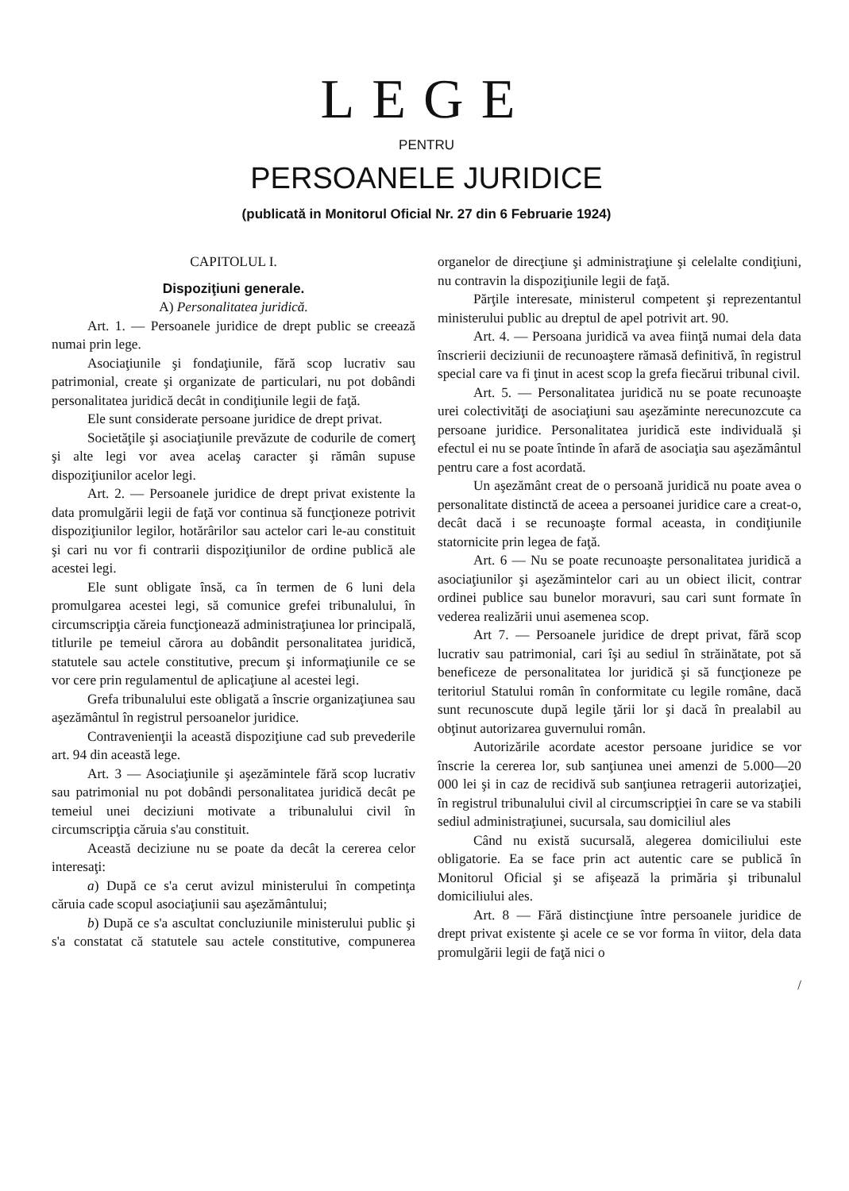LEGE
PENTRU
PERSOANELE JURIDICE
(publicată in Monitorul Oficial Nr. 27 din 6 Februarie 1924)
CAPITOLUL I.
Dispoziţiuni generale.
A) Personalitatea juridică.
Art. 1. — Persoanele juridice de drept public se creează numai prin lege.
Asociaţiunile şi fondaţiunile, fără scop lucrativ sau patrimonial, create şi organizate de particulari, nu pot dobândi personalitatea juridică decât in condiţiunile legii de faţă.
Ele sunt considerate persoane juridice de drept privat.
Societăţile şi asociaţiunile prevăzute de codurile de comerţ şi alte legi vor avea acelaş caracter şi rămân supuse dispoziţiunilor acelor legi.
Art. 2. — Persoanele juridice de drept privat existente la data promulgării legii de faţă vor continua să funcţioneze potrivit dispoziţiunilor legilor, hotărârilor sau actelor cari le-au constituit şi cari nu vor fi contrarii dispoziţiunilor de ordine publică ale acestei legi.
Ele sunt obligate însă, ca în termen de 6 luni dela promulgarea acestei legi, să comunice grefei tribunalului, în circumscripţia căreia funcţionează administraţiunea lor principală, titlurile pe temeiul cărora au dobândit personalitatea juridică, statutele sau actele constitutive, precum şi informaţiunile ce se vor cere prin regulamentul de aplicaţiune al acestei legi.
Grefa tribunalului este obligată a înscrie organizaţiunea sau aşezământul în registrul persoanelor juridice.
Contravenienţii la această dispoziţiune cad sub prevederile art. 94 din această lege.
Art. 3 — Asociaţiunile şi aşezămintele fără scop lucrativ sau patrimonial nu pot dobândi personalitatea juridică decât pe temeiul unei deciziuni motivate a tribunalului civil în circumscripţia căruia s'au constituit.
Această deciziune nu se poate da decât la cererea celor interesaţi:
a) După ce s'a cerut avizul ministerului în competinţa căruia cade scopul asociaţiunii sau aşezământului;
b) După ce s'a ascultat concluziunile ministerului public şi s'a constatat că statutele sau actele constitutive, compunerea organelor de direcţiune şi administraţiune şi celelalte condiţiuni, nu contravin la dispoziţiunile legii de faţă.
Părţile interesate, ministerul competent şi reprezentantul ministerului public au dreptul de apel potrivit art. 90.
Art. 4. — Persoana juridică va avea fiinţă numai dela data înscrierii deciziunii de recunoaştere rămasă definitivă, în registrul special care va fi ţinut in acest scop la grefa fiecărui tribunal civil.
Art. 5. — Personalitatea juridică nu se poate recunoaşte urei colectivităţi de asociaţiuni sau aşezăminte nerecunozcute ca persoane juridice. Personalitatea juridică este individuală şi efectul ei nu se poate întinde în afară de asociaţia sau aşezământul pentru care a fost acordată.
Un aşezământ creat de o persoană juridică nu poate avea o personalitate distinctă de aceea a persoanei juridice care a creat-o, decât dacă i se recunoaşte formal aceasta, in condiţiunile statornicite prin legea de faţă.
Art. 6 — Nu se poate recunoaşte personalitatea juridică a asociaţiunilor şi aşezămintelor cari au un obiect ilicit, contrar ordinei publice sau bunelor moravuri, sau cari sunt formate în vederea realizării unui asemenea scop.
Art 7. — Persoanele juridice de drept privat, fără scop lucrativ sau patrimonial, cari îşi au sediul în străinătate, pot să beneficeze de personalitatea lor juridică şi să funcţioneze pe teritoriul Statului român în conformitate cu legile române, dacă sunt recunoscute după legile ţării lor şi dacă în prealabil au obţinut autorizarea guvernului român.
Autorizările acordate acestor persoane juridice se vor înscrie la cererea lor, sub sanţiunea unei amenzi de 5.000—20 000 lei şi in caz de recidivă sub sanţiunea retragerii autorizaţiei, în registrul tribunalului civil al circumscripţiei în care se va stabili sediul administraţiunei, sucursala, sau domiciliul ales
Când nu există sucursală, alegerea domiciliului este obligatorie. Ea se face prin act autentic care se publică în Monitorul Oficial şi se afişează la primăria şi tribunalul domiciliului ales.
Art. 8 — Fără distincţiune între persoanele juridice de drept privat existente şi acele ce se vor forma în viitor, dela data promulgării legii de faţă nici o
/